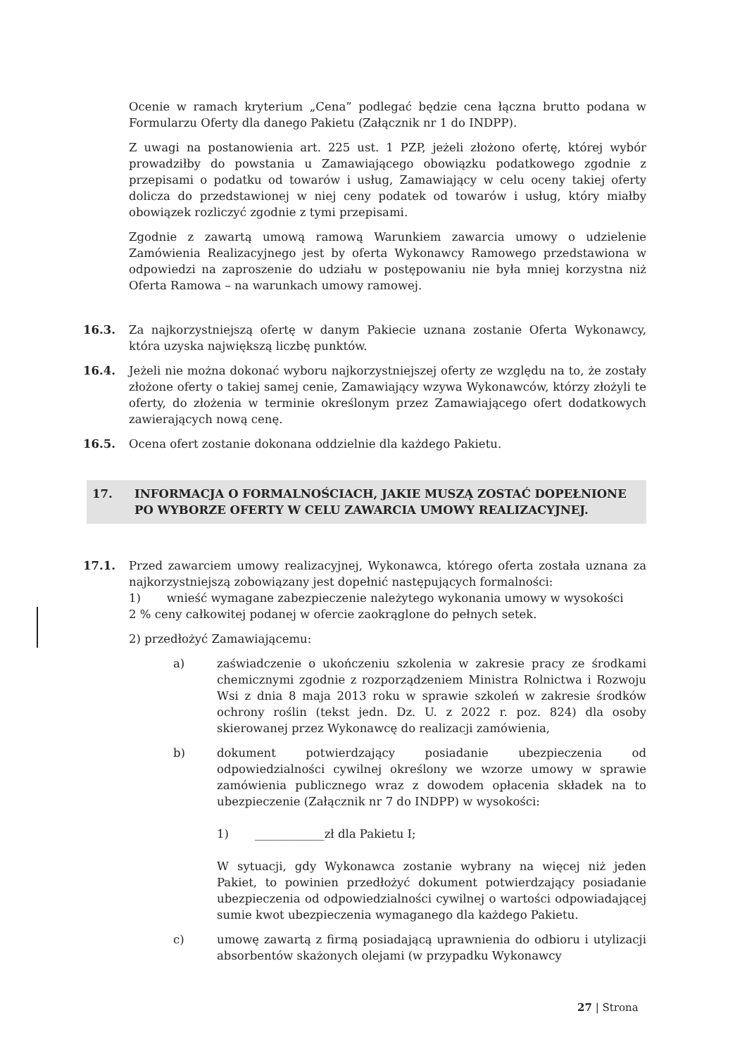Ocenie w ramach kryterium „Cena” podlegać będzie cena łączna brutto podana w Formularzu Oferty dla danego Pakietu (Załącznik nr 1 do INDPP).
Z uwagi na postanowienia art. 225 ust. 1 PZP, jeżeli złożono ofertę, której wybór prowadziłby do powstania u Zamawiającego obowiązku podatkowego zgodnie z przepisami o podatku od towarów i usług, Zamawiający w celu oceny takiej oferty dolicza do przedstawionej w niej ceny podatek od towarów i usług, który miałby obowiązek rozliczyć zgodnie z tymi przepisami.
Zgodnie z zawartą umową ramową Warunkiem zawarcia umowy o udzielenie Zamówienia Realizacyjnego jest by oferta Wykonawcy Ramowego przedstawiona w odpowiedzi na zaproszenie do udziału w postępowaniu nie była mniej korzystna niż Oferta Ramowa – na warunkach umowy ramowej.
16.3. Za najkorzystniejszą ofertę w danym Pakiecie uznana zostanie Oferta Wykonawcy, która uzyska największą liczbę punktów.
16.4. Jeżeli nie można dokonać wyboru najkorzystniejszej oferty ze względu na to, że zostały złożone oferty o takiej samej cenie, Zamawiający wzywa Wykonawców, którzy złożyli te oferty, do złożenia w terminie określonym przez Zamawiającego ofert dodatkowych zawierających nową cenę.
16.5. Ocena ofert zostanie dokonana oddzielnie dla każdego Pakietu.
17. INFORMACJA O FORMALNOŚCIACH, JAKIE MUSZĄ ZOSTAĆ DOPEŁNIONE PO WYBORZE OFERTY W CELU ZAWARCIA UMOWY REALIZACYJNEJ.
17.1. Przed zawarciem umowy realizacyjnej, Wykonawca, którego oferta została uznana za najkorzystniejszą zobowiązany jest dopełnić następujących formalności:
1) wnieść wymagane zabezpieczenie należytego wykonania umowy w wysokości
2 % ceny całkowitej podanej w ofercie zaokrąglone do pełnych setek.
2) przedłożyć Zamawiającemu:
a) zaświadczenie o ukończeniu szkolenia w zakresie pracy ze środkami chemicznymi zgodnie z rozporządzeniem Ministra Rolnictwa i Rozwoju Wsi z dnia 8 maja 2013 roku w sprawie szkoleń w zakresie środków ochrony roślin (tekst jedn. Dz. U. z 2022 r. poz. 824) dla osoby skierowanej przez Wykonawcę do realizacji zamówienia,
b) dokument potwierdzający posiadanie ubezpieczenia od odpowiedzialności cywilnej określony we wzorze umowy w sprawie zamówienia publicznego wraz z dowodem opłacenia składek na to ubezpieczenie (Załącznik nr 7 do INDPP) w wysokości:
1) ____________zł dla Pakietu I;
W sytuacji, gdy Wykonawca zostanie wybrany na więcej niż jeden Pakiet, to powinien przedłożyć dokument potwierdzający posiadanie ubezpieczenia od odpowiedzialności cywilnej o wartości odpowiadającej sumie kwot ubezpieczenia wymaganego dla każdego Pakietu.
c) umowę zawartą z firmą posiadającą uprawnienia do odbioru i utylizacji absorbentów skażonych olejami (w przypadku Wykonawcy
27 | Strona